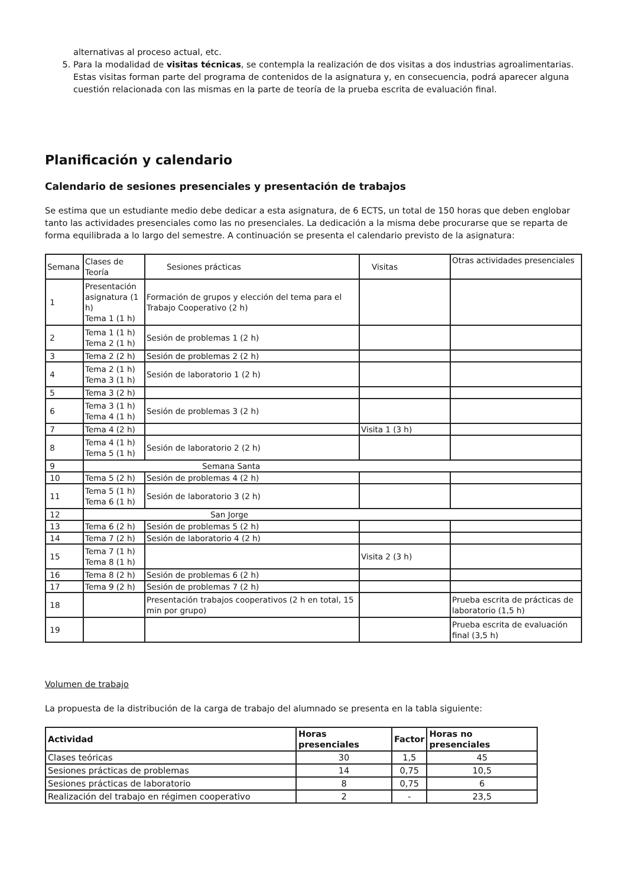alternativas al proceso actual, etc.
5. Para la modalidad de visitas técnicas, se contempla la realización de dos visitas a dos industrias agroalimentarias. Estas visitas forman parte del programa de contenidos de la asignatura y, en consecuencia, podrá aparecer alguna cuestión relacionada con las mismas en la parte de teoría de la prueba escrita de evaluación final.
Planificación y calendario
Calendario de sesiones presenciales y presentación de trabajos
Se estima que un estudiante medio debe dedicar a esta asignatura, de 6 ECTS, un total de 150 horas que deben englobar tanto las actividades presenciales como las no presenciales. La dedicación a la misma debe procurarse que se reparta de forma equilibrada a lo largo del semestre. A continuación se presenta el calendario previsto de la asignatura:
| Semana | Clases de Teoría | Sesiones prácticas | Visitas | Otras actividades presenciales |
| 1 | Presentación asignatura (1 h) Tema 1 (1 h) | Formación de grupos y elección del tema para el Trabajo Cooperativo (2 h) | | |
| 2 | Tema 1 (1 h) Tema 2 (1 h) | Sesión de problemas 1 (2 h) | | |
| 3 | Tema 2 (2 h) | Sesión de problemas 2 (2 h) | | |
| 4 | Tema 2 (1 h) Tema 3 (1 h) | Sesión de laboratorio 1 (2 h) | | |
| 5 | Tema 3 (2 h) | | | |
| 6 | Tema 3 (1 h) Tema 4 (1 h) | Sesión de problemas 3 (2 h) | | |
| 7 | Tema 4 (2 h) | | Visita 1 (3 h) | |
| 8 | Tema 4 (1 h) Tema 5 (1 h) | Sesión de laboratorio 2 (2 h) | | |
| 9 | Semana Santa | | | |
| 10 | Tema 5 (2 h) | Sesión de problemas 4 (2 h) | | |
| 11 | Tema 5 (1 h) Tema 6 (1 h) | Sesión de laboratorio 3 (2 h) | | |
| 12 | San Jorge | | | |
| 13 | Tema 6 (2 h) | Sesión de problemas 5 (2 h) | | |
| 14 | Tema 7 (2 h) | Sesión de laboratorio 4 (2 h) | | |
| 15 | Tema 7 (1 h) Tema 8 (1 h) | | Visita 2 (3 h) | |
| 16 | Tema 8 (2 h) | Sesión de problemas 6 (2 h) | | |
| 17 | Tema 9 (2 h) | Sesión de problemas 7 (2 h) | | |
| 18 | | Presentación trabajos cooperativos (2 h en total, 15 min por grupo) | | Prueba escrita de prácticas de laboratorio (1,5 h) |
| 19 | | | | Prueba escrita de evaluación final (3,5 h) |
Volumen de trabajo
La propuesta de la distribución de la carga de trabajo del alumnado se presenta en la tabla siguiente:
| Actividad | Horas presenciales | Factor | Horas no presenciales |
| --- | --- | --- | --- |
| Clases teóricas | 30 | 1,5 | 45 |
| Sesiones prácticas de problemas | 14 | 0,75 | 10,5 |
| Sesiones prácticas de laboratorio | 8 | 0,75 | 6 |
| Realización del trabajo en régimen cooperativo | 2 | - | 23,5 |